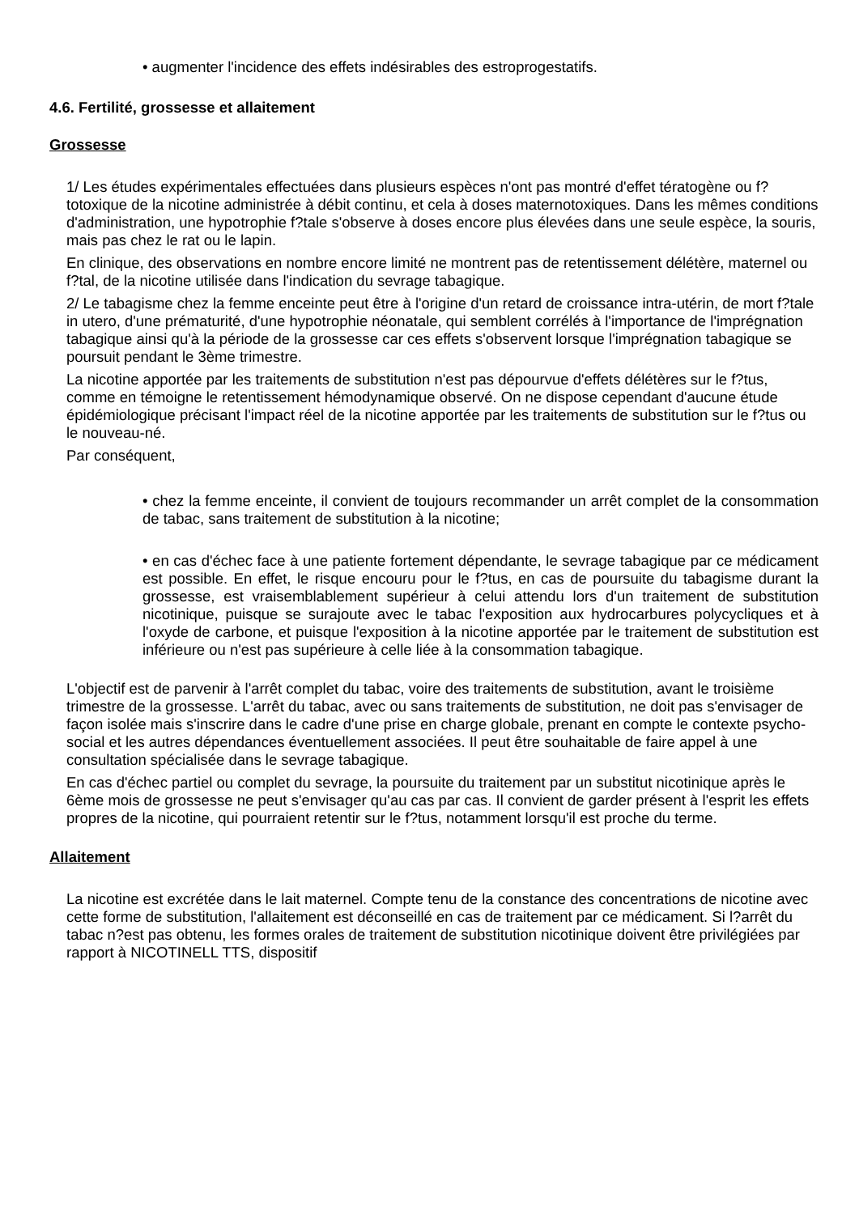• augmenter l'incidence des effets indésirables des estroprogestatifs.
4.6. Fertilité, grossesse et allaitement
Grossesse
1/ Les études expérimentales effectuées dans plusieurs espèces n'ont pas montré d'effet tératogène ou f?totoxique de la nicotine administrée à débit continu, et cela à doses maternotoxiques. Dans les mêmes conditions d'administration, une hypotrophie f?tale s'observe à doses encore plus élevées dans une seule espèce, la souris, mais pas chez le rat ou le lapin.
En clinique, des observations en nombre encore limité ne montrent pas de retentissement délétère, maternel ou f?tal, de la nicotine utilisée dans l'indication du sevrage tabagique.
2/ Le tabagisme chez la femme enceinte peut être à l'origine d'un retard de croissance intra-utérin, de mort f?tale in utero, d'une prématurité, d'une hypotrophie néonatale, qui semblent corrélés à l'importance de l'imprégnation tabagique ainsi qu'à la période de la grossesse car ces effets s'observent lorsque l'imprégnation tabagique se poursuit pendant le 3ème trimestre.
La nicotine apportée par les traitements de substitution n'est pas dépourvue d'effets délétères sur le f?tus, comme en témoigne le retentissement hémodynamique observé. On ne dispose cependant d'aucune étude épidémiologique précisant l'impact réel de la nicotine apportée par les traitements de substitution sur le f?tus ou le nouveau-né.
Par conséquent,
• chez la femme enceinte, il convient de toujours recommander un arrêt complet de la consommation de tabac, sans traitement de substitution à la nicotine;
• en cas d'échec face à une patiente fortement dépendante, le sevrage tabagique par ce médicament est possible. En effet, le risque encouru pour le f?tus, en cas de poursuite du tabagisme durant la grossesse, est vraisemblablement supérieur à celui attendu lors d'un traitement de substitution nicotinique, puisque se surajoute avec le tabac l'exposition aux hydrocarbures polycycliques et à l'oxyde de carbone, et puisque l'exposition à la nicotine apportée par le traitement de substitution est inférieure ou n'est pas supérieure à celle liée à la consommation tabagique.
L'objectif est de parvenir à l'arrêt complet du tabac, voire des traitements de substitution, avant le troisième trimestre de la grossesse. L'arrêt du tabac, avec ou sans traitements de substitution, ne doit pas s'envisager de façon isolée mais s'inscrire dans le cadre d'une prise en charge globale, prenant en compte le contexte psycho-social et les autres dépendances éventuellement associées. Il peut être souhaitable de faire appel à une consultation spécialisée dans le sevrage tabagique.
En cas d'échec partiel ou complet du sevrage, la poursuite du traitement par un substitut nicotinique après le 6ème mois de grossesse ne peut s'envisager qu'au cas par cas. Il convient de garder présent à l'esprit les effets propres de la nicotine, qui pourraient retentir sur le f?tus, notamment lorsqu'il est proche du terme.
Allaitement
La nicotine est excrétée dans le lait maternel. Compte tenu de la constance des concentrations de nicotine avec cette forme de substitution, l'allaitement est déconseillé en cas de traitement par ce médicament. Si l?arrêt du tabac n?est pas obtenu, les formes orales de traitement de substitution nicotinique doivent être privilégiées par rapport à NICOTINELL TTS, dispositif